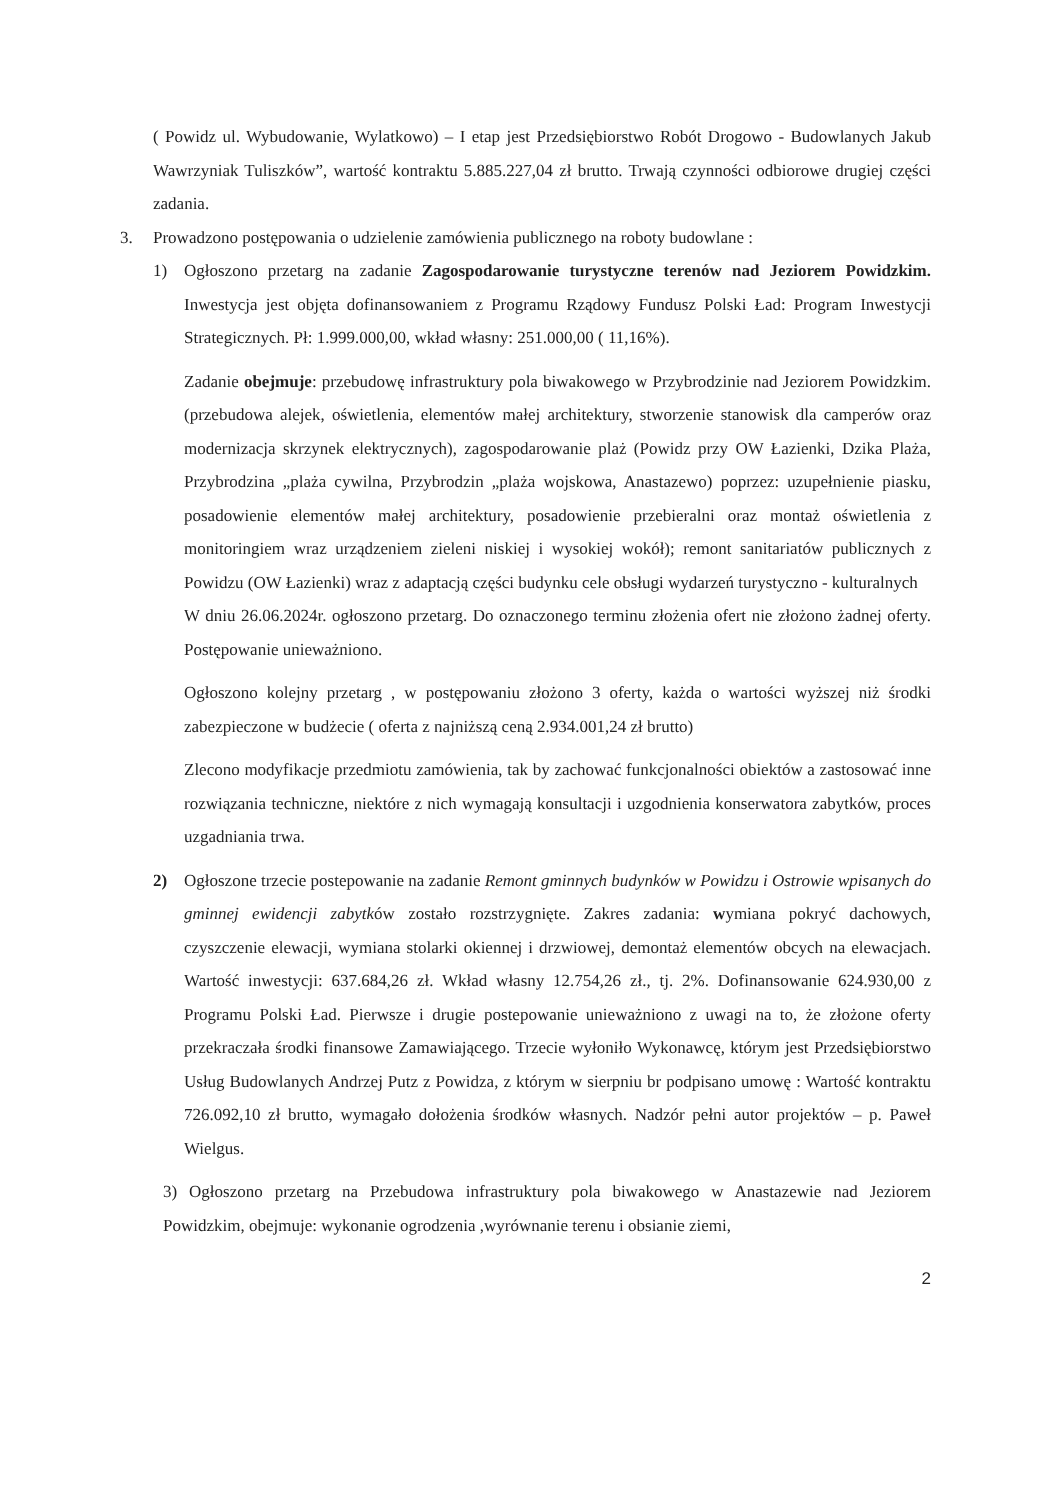( Powidz ul. Wybudowanie, Wylatkowo) – I etap jest Przedsiębiorstwo Robót Drogowo - Budowlanych Jakub Wawrzyniak Tuliszków”, wartość kontraktu 5.885.227,04 zł brutto. Trwają czynności odbiorowe drugiej części zadania.
3. Prowadzono postępowania o udzielenie zamówienia publicznego na roboty budowlane :
1) Ogłoszono przetarg na zadanie Zagospodarowanie turystyczne terenów nad Jeziorem Powidzkim. Inwestycja jest objęta dofinansowaniem z Programu Rządowy Fundusz Polski Ład: Program Inwestycji Strategicznych. Pł: 1.999.000,00, wkład własny: 251.000,00 ( 11,16%).
Zadanie obejmuje: przebudowę infrastruktury pola biwakowego w Przybrodzinie nad Jeziorem Powidzkim. (przebudowa alejek, oświetlenia, elementów małej architektury, stworzenie stanowisk dla camperów oraz modernizacja skrzynek elektrycznych), zagospodarowanie plaż (Powidz przy OW Łazienki, Dzika Plaża, Przybrodzina „plaża cywilna, Przybrodzin „plaża wojskowa, Anastazewo) poprzez: uzupełnienie piasku, posadowienie elementów małej architektury, posadowienie przebieralni oraz montaż oświetlenia z monitoringiem wraz urządzeniem zieleni niskiej i wysokiej wokół); remont sanitariatów publicznych z Powidzu (OW Łazienki) wraz z adaptacją części budynku cele obsługi wydarzeń turystyczno - kulturalnych
W dniu 26.06.2024r. ogłoszono przetarg. Do oznaczonego terminu złożenia ofert nie złożono żadnej oferty. Postępowanie unieważniono.
Ogłoszono kolejny przetarg , w postępowaniu złożono 3 oferty, każda o wartości wyższej niż środki zabezpieczone w budżecie ( oferta z najniższą ceną 2.934.001,24 zł brutto)
Zlecono modyfikacje przedmiotu zamówienia, tak by zachować funkcjonalności obiektów a zastosować inne rozwiązania techniczne, niektóre z nich wymagają konsultacji i uzgodnienia konserwatora zabytków, proces uzgadniania trwa.
2) Ogłoszone trzecie postepowanie na zadanie Remont gminnych budynków w Powidzu i Ostrowie wpisanych do gminnej ewidencji zabytków zostało rozstrzygnięte. Zakres zadania: wymiana pokryć dachowych, czyszczenie elewacji, wymiana stolarki okiennej i drzwiowej, demontaż elementów obcych na elewacjach. Wartość inwestycji: 637.684,26 zł. Wkład własny 12.754,26 zł., tj. 2%. Dofinansowanie 624.930,00 z Programu Polski Ład. Pierwsze i drugie postepowanie unieważniono z uwagi na to, że złożone oferty przekraczała środki finansowe Zamawiającego. Trzecie wyłoniło Wykonawcę, którym jest Przedsiębiorstwo Usług Budowlanych Andrzej Putz z Powidza, z którym w sierpniu br podpisano umowę : Wartość kontraktu 726.092,10 zł brutto, wymagało dołożenia środków własnych. Nadzór pełni autor projektów – p. Paweł Wielgus.
3) Ogłoszono przetarg na Przebudowa infrastruktury pola biwakowego w Anastazewie nad Jeziorem Powidzkim, obejmuje: wykonanie ogrodzenia ,wyrównanie terenu i obsianie ziemi,
2